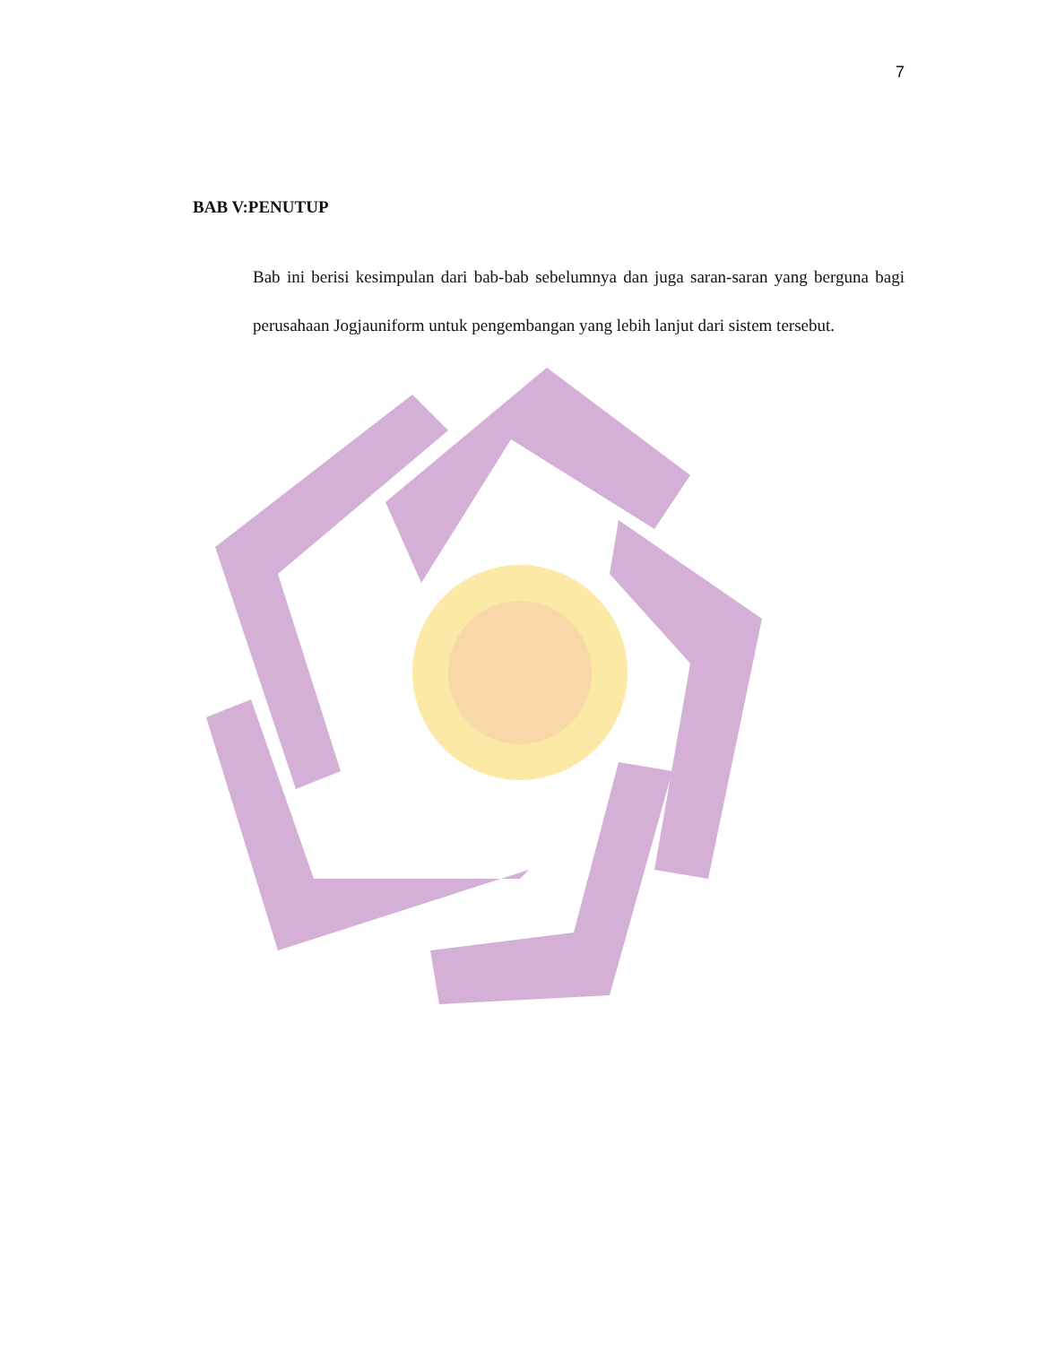7
BAB V:PENUTUP
Bab ini berisi kesimpulan dari bab-bab sebelumnya dan juga saran-saran yang berguna bagi perusahaan Jogjauniform untuk pengembangan yang lebih lanjut dari sistem tersebut.